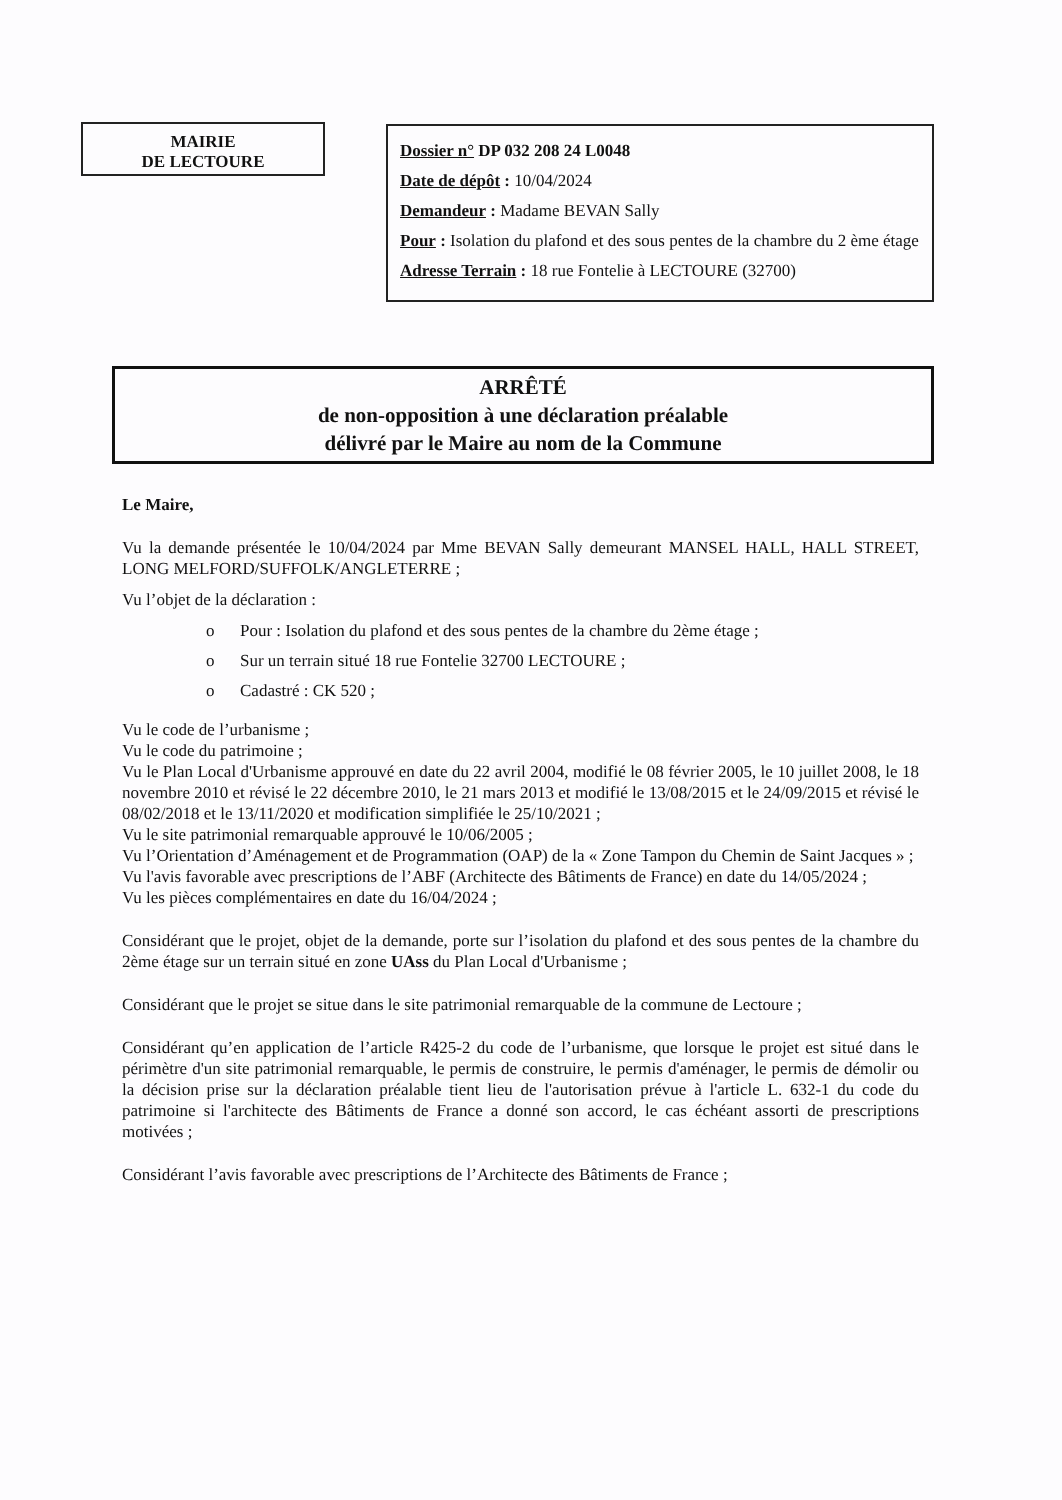MAIRIE
DE LECTOURE
Dossier n° DP 032 208 24 L0048
Date de dépôt : 10/04/2024
Demandeur : Madame BEVAN Sally
Pour : Isolation du plafond et des sous pentes de la chambre du 2 ème étage
Adresse Terrain : 18 rue Fontelie à LECTOURE (32700)
ARRÊTÉ
de non-opposition à une déclaration préalable
délivré par le Maire au nom de la Commune
Le Maire,
Vu la demande présentée le 10/04/2024 par Mme BEVAN Sally demeurant MANSEL HALL, HALL STREET, LONG MELFORD/SUFFOLK/ANGLETERRE ;
Vu l’objet de la déclaration :
o Pour : Isolation du plafond et des sous pentes de la chambre du 2ème étage ;
o Sur un terrain situé 18 rue Fontelie 32700 LECTOURE ;
o Cadastré : CK 520 ;
Vu le code de l’urbanisme ;
Vu le code du patrimoine ;
Vu le Plan Local d'Urbanisme approuvé en date du 22 avril 2004, modifié le 08 février 2005, le 10 juillet 2008, le 18 novembre 2010 et révisé le 22 décembre 2010, le 21 mars 2013 et modifié le 13/08/2015 et le 24/09/2015 et révisé le 08/02/2018 et le 13/11/2020 et modification simplifiée le 25/10/2021 ;
Vu le site patrimonial remarquable approuvé le 10/06/2005 ;
Vu l’Orientation d’Aménagement et de Programmation (OAP) de la « Zone Tampon du Chemin de Saint Jacques » ;
Vu l'avis favorable avec prescriptions de l’ABF (Architecte des Bâtiments de France) en date du 14/05/2024 ;
Vu les pièces complémentaires en date du 16/04/2024 ;
Considérant que le projet, objet de la demande, porte sur l’isolation du plafond et des sous pentes de la chambre du 2ème étage sur un terrain situé en zone UAss du Plan Local d'Urbanisme ;
Considérant que le projet se situe dans le site patrimonial remarquable de la commune de Lectoure ;
Considérant qu’en application de l’article R425-2 du code de l’urbanisme, que lorsque le projet est situé dans le périmètre d'un site patrimonial remarquable, le permis de construire, le permis d'aménager, le permis de démolir ou la décision prise sur la déclaration préalable tient lieu de l'autorisation prévue à l'article L. 632-1 du code du patrimoine si l'architecte des Bâtiments de France a donné son accord, le cas échéant assorti de prescriptions motivées ;
Considérant l’avis favorable avec prescriptions de l’Architecte des Bâtiments de France ;